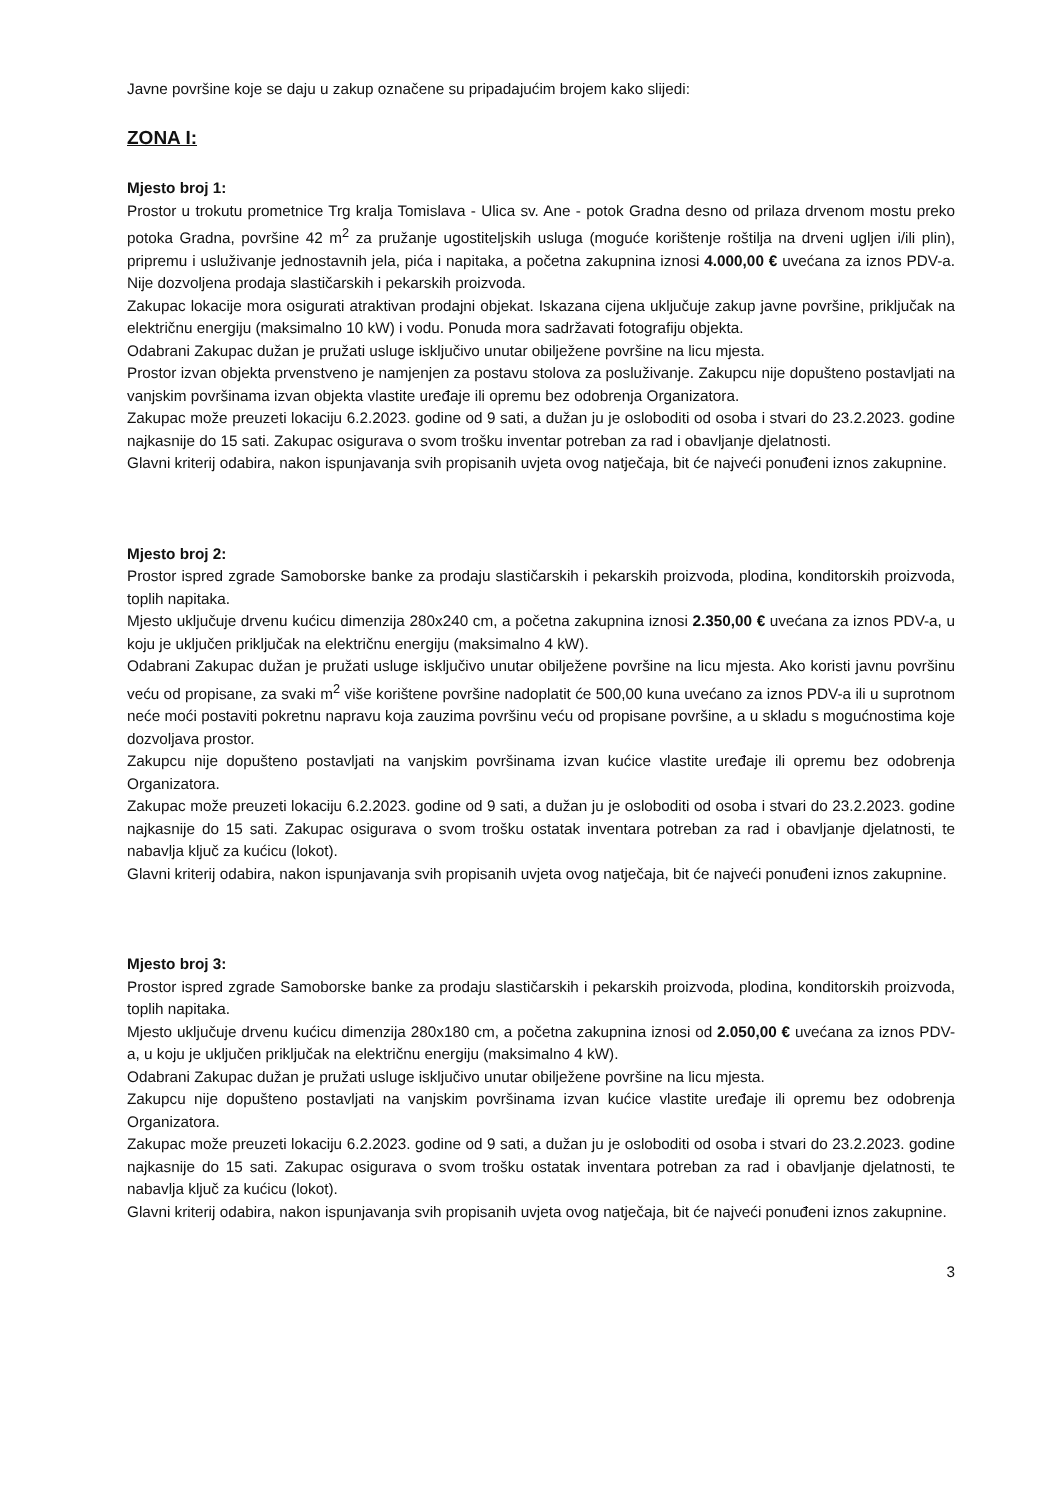Javne površine koje se daju u zakup označene su pripadajućim brojem kako slijedi:
ZONA I:
Mjesto broj 1:
Prostor u trokutu prometnice Trg kralja Tomislava - Ulica sv. Ane - potok Gradna desno od prilaza drvenom mostu preko potoka Gradna, površine 42 m<sup>2</sup> za pružanje ugostiteljskih usluga (moguće korištenje roštilja na drveni ugljen i/ili plin), pripremu i usluživanje jednostavnih jela, pića i napitaka, a početna zakupnina iznosi 4.000,00 € uvećana za iznos PDV-a. Nije dozvoljena prodaja slastičarskih i pekarskih proizvoda.
Zakupac lokacije mora osigurati atraktivan prodajni objekat. Iskazana cijena uključuje zakup javne površine, priključak na električnu energiju (maksimalno 10 kW) i vodu. Ponuda mora sadržavati fotografiju objekta.
Odabrani Zakupac dužan je pružati usluge isključivo unutar obilježene površine na licu mjesta.
Prostor izvan objekta prvenstveno je namjenjen za postavu stolova za posluživanje. Zakupcu nije dopušteno postavljati na vanjskim površinama izvan objekta vlastite uređaje ili opremu bez odobrenja Organizatora.
Zakupac može preuzeti lokaciju 6.2.2023. godine od 9 sati, a dužan ju je osloboditi od osoba i stvari do 23.2.2023. godine najkasnije do 15 sati. Zakupac osigurava o svom trošku inventar potreban za rad i obavljanje djelatnosti.
Glavni kriterij odabira, nakon ispunjavanja svih propisanih uvjeta ovog natječaja, bit će najveći ponuđeni iznos zakupnine.
Mjesto broj 2:
Prostor ispred zgrade Samoborske banke za prodaju slastičarskih i pekarskih proizvoda, plodina, konditorskih proizvoda, toplih napitaka.
Mjesto uključuje drvenu kućicu dimenzija 280x240 cm, a početna zakupnina iznosi 2.350,00 € uvećana za iznos PDV-a, u koju je uključen priključak na električnu energiju (maksimalno 4 kW).
Odabrani Zakupac dužan je pružati usluge isključivo unutar obilježene površine na licu mjesta. Ako koristi javnu površinu veću od propisane, za svaki m<sup>2</sup> više korištene površine nadoplatit će 500,00 kuna uvećano za iznos PDV-a ili u suprotnom neće moći postaviti pokretnu napravu koja zauzima površinu veću od propisane površine, a u skladu s mogućnostima koje dozvoljava prostor.
Zakupcu nije dopušteno postavljati na vanjskim površinama izvan kućice vlastite uređaje ili opremu bez odobrenja Organizatora.
Zakupac može preuzeti lokaciju 6.2.2023. godine od 9 sati, a dužan ju je osloboditi od osoba i stvari do 23.2.2023. godine najkasnije do 15 sati. Zakupac osigurava o svom trošku ostatak inventara potreban za rad i obavljanje djelatnosti, te nabavlja ključ za kućicu (lokot).
Glavni kriterij odabira, nakon ispunjavanja svih propisanih uvjeta ovog natječaja, bit će najveći ponuđeni iznos zakupnine.
Mjesto broj 3:
Prostor ispred zgrade Samoborske banke za prodaju slastičarskih i pekarskih proizvoda, plodina, konditorskih proizvoda, toplih napitaka.
Mjesto uključuje drvenu kućicu dimenzija 280x180 cm, a početna zakupnina iznosi od 2.050,00 € uvećana za iznos PDV-a, u koju je uključen priključak na električnu energiju (maksimalno 4 kW).
Odabrani Zakupac dužan je pružati usluge isključivo unutar obilježene površine na licu mjesta.
Zakupcu nije dopušteno postavljati na vanjskim površinama izvan kućice vlastite uređaje ili opremu bez odobrenja Organizatora.
Zakupac može preuzeti lokaciju 6.2.2023. godine od 9 sati, a dužan ju je osloboditi od osoba i stvari do 23.2.2023. godine najkasnije do 15 sati. Zakupac osigurava o svom trošku ostatak inventara potreban za rad i obavljanje djelatnosti, te nabavlja ključ za kućicu (lokot).
Glavni kriterij odabira, nakon ispunjavanja svih propisanih uvjeta ovog natječaja, bit će najveći ponuđeni iznos zakupnine.
3